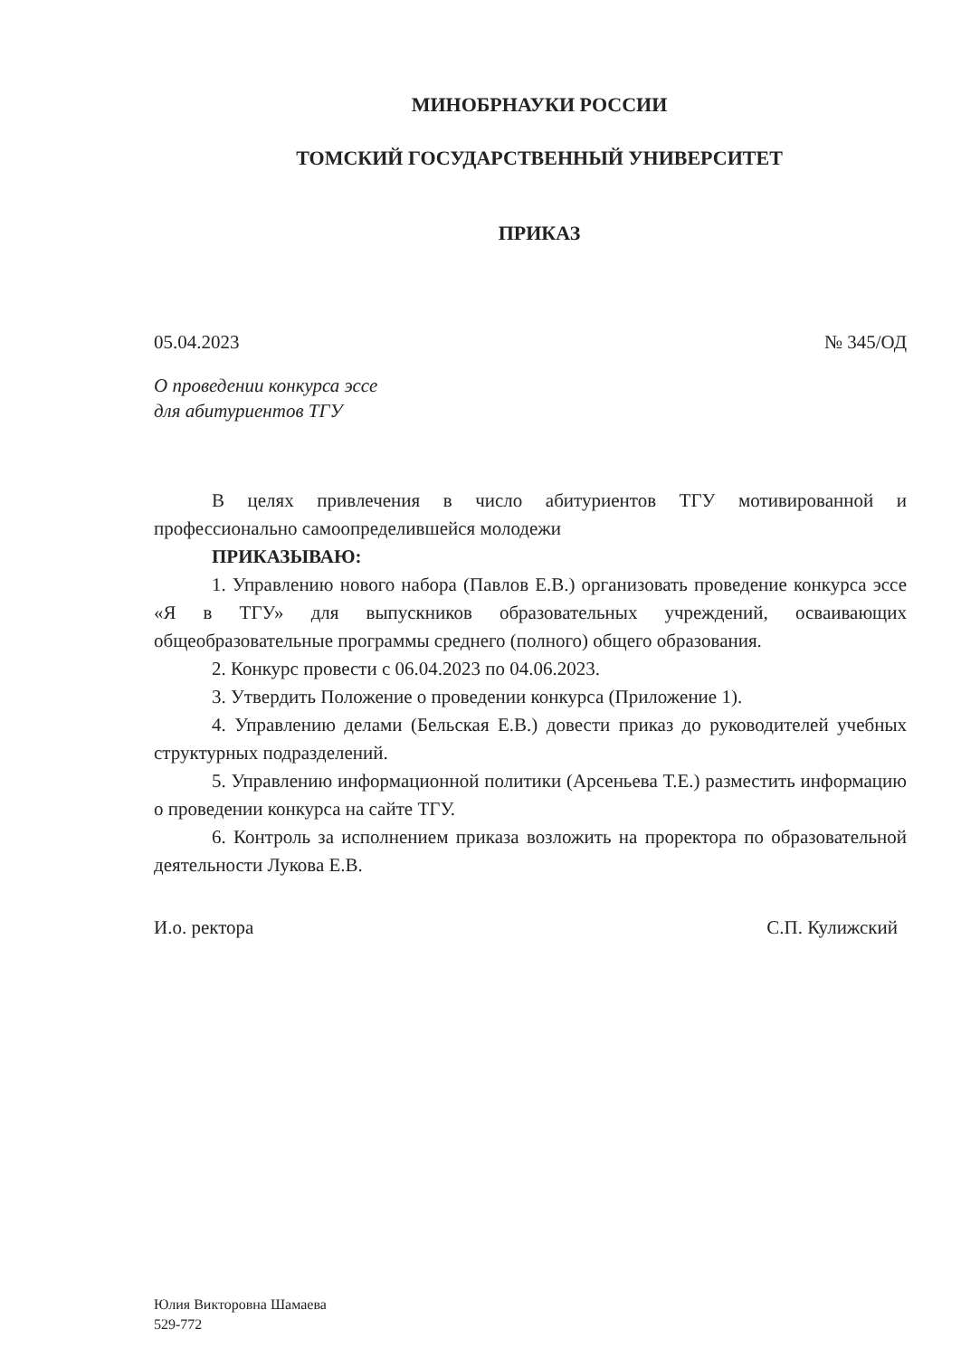МИНОБРНАУКИ РОССИИ
ТОМСКИЙ ГОСУДАРСТВЕННЫЙ УНИВЕРСИТЕТ
ПРИКАЗ
05.04.2023 № 345/ОД
О проведении конкурса эссе
для абитуриентов ТГУ
В целях привлечения в число абитуриентов ТГУ мотивированной и профессионально самоопределившейся молодежи
ПРИКАЗЫВАЮ:
1. Управлению нового набора (Павлов Е.В.) организовать проведение конкурса эссе «Я в ТГУ» для выпускников образовательных учреждений, осваивающих общеобразовательные программы среднего (полного) общего образования.
2. Конкурс провести с 06.04.2023 по 04.06.2023.
3. Утвердить Положение о проведении конкурса (Приложение 1).
4. Управлению делами (Бельская Е.В.) довести приказ до руководителей учебных структурных подразделений.
5. Управлению информационной политики (Арсеньева Т.Е.) разместить информацию о проведении конкурса на сайте ТГУ.
6. Контроль за исполнением приказа возложить на проректора по образовательной деятельности Лукова Е.В.
И.о. ректора С.П. Кулижский
Юлия Викторовна Шамаева
529-772